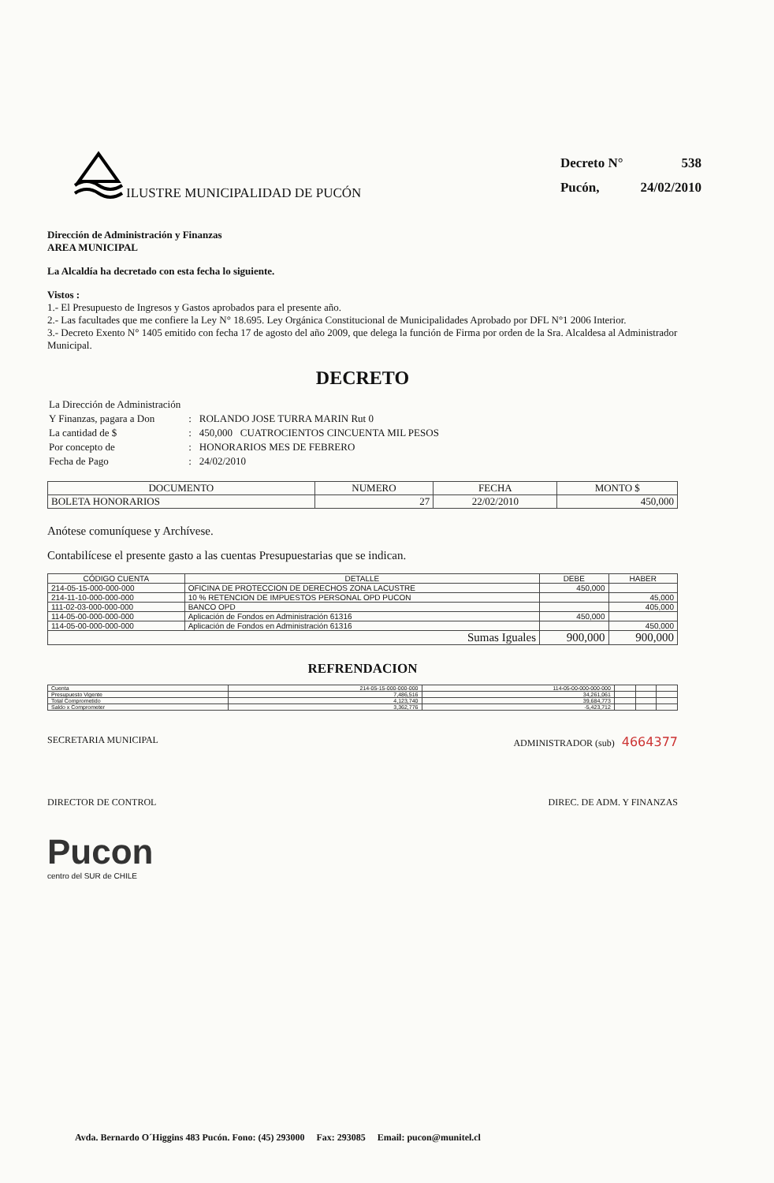ILUSTRE MUNICIPALIDAD DE PUCÓN
| Decreto N° | 538 |
| Pucón, | 24/02/2010 |
Dirección de Administración y Finanzas
AREA MUNICIPAL
La Alcaldía ha decretado con esta fecha lo siguiente.
Vistos :
1.- El Presupuesto de Ingresos y Gastos aprobados para el presente año.
2.- Las facultades que me confiere la Ley N° 18.695. Ley Orgánica Constitucional de Municipalidades Aprobado por DFL N°1 2006 Interior.
3.- Decreto Exento N° 1405 emitido con fecha 17 de agosto del año 2009, que delega la función de Firma por orden de la Sra. Alcaldesa al Administrador Municipal.
DECRETO
| La Dirección de Administración | | |
| Y Finanzas, pagara a Don | : | ROLANDO JOSE TURRA MARIN Rut 0 |
| La cantidad de $ | : | 450,000 CUATROCIENTOS CINCUENTA MIL PESOS |
| Por concepto de | : | HONORARIOS MES DE FEBRERO |
| Fecha de Pago | : | 24/02/2010 |
| DOCUMENTO | NUMERO | FECHA | MONTO $ |
| --- | --- | --- | --- |
| BOLETA HONORARIOS | 27 | 22/02/2010 | 450,000 |
Anótese comuníquese y Archívese.
Contabilícese el presente gasto a las cuentas Presupuestarias que se indican.
| CÓDIGO CUENTA | DETALLE | DEBE | HABER |
| --- | --- | --- | --- |
| 214-05-15-000-000-000 | OFICINA DE PROTECCION DE DERECHOS ZONA LACUSTRE | 450,000 | |
| 214-11-10-000-000-000 | 10 % RETENCION DE IMPUESTOS PERSONAL OPD PUCON | | 45,000 |
| 111-02-03-000-000-000 | BANCO OPD | | 405,000 |
| 114-05-00-000-000-000 | Aplicación de Fondos en Administración 61316 | 450,000 | |
| 114-05-00-000-000-000 | Aplicación de Fondos en Administración 61316 | | 450,000 |
| Sumas Iguales | | 900,000 | 900,000 |
REFRENDACION
| Cuenta | 214-05-15-000-000-000 | 114-05-00-000-000-000 | | | |
| Presupuesto Vigente | 7,486,516 | 34,261,061 | | | |
| Total Comprometido | 4,123,740 | 39,684,773 | | | |
| Saldo x Comprometer | 3,362,776 | -5,423,712 | | | |
SECRETARIA MUNICIPAL ADMINISTRADOR (sub) 4664377
DIRECTOR DE CONTROL DIREC. DE ADM. Y FINANZAS
Pucon
centro del SUR de CHILE
Avda. Bernardo O´Higgins 483 Pucón. Fono: (45) 293000 Fax: 293085 Email: pucon@munitel.cl